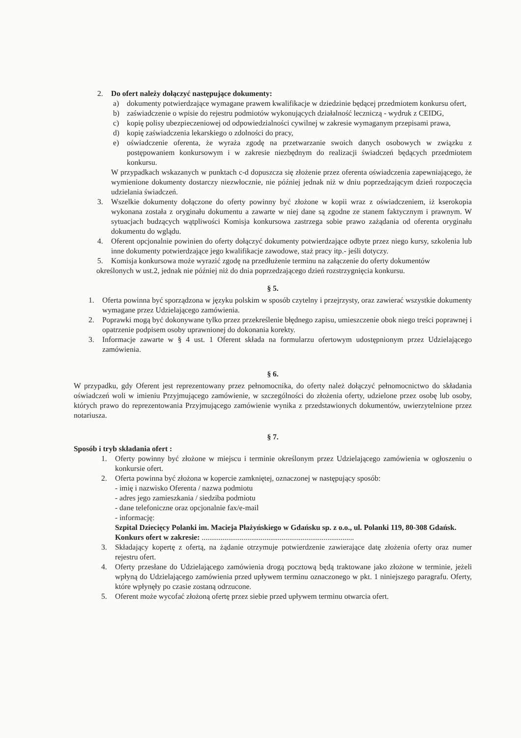2. Do ofert należy dołączyć następujące dokumenty:
a) dokumenty potwierdzające wymagane prawem kwalifikacje w dziedzinie będącej przedmiotem konkursu ofert,
b) zaświadczenie o wpisie do rejestru podmiotów wykonujących działalność leczniczą - wydruk z CEIDG,
c) kopię polisy ubezpieczeniowej od odpowiedzialności cywilnej w zakresie wymaganym przepisami prawa,
d) kopię zaświadczenia lekarskiego o zdolności do pracy,
e) oświadczenie oferenta, że wyraża zgodę na przetwarzanie swoich danych osobowych w związku z postępowaniem konkursowym i w zakresie niezbędnym do realizacji świadczeń będących przedmiotem konkursu.
W przypadkach wskazanych w punktach c-d dopuszcza się złożenie przez oferenta oświadczenia zapewniającego, że wymienione dokumenty dostarczy niezwłocznie, nie później jednak niż w dniu poprzedzającym dzień rozpoczęcia udzielania świadczeń.
3. Wszelkie dokumenty dołączone do oferty powinny być złożone w kopii wraz z oświadczeniem, iż kserokopia wykonana została z oryginału dokumentu a zawarte w niej dane są zgodne ze stanem faktycznym i prawnym. W sytuacjach budzących wątpliwości Komisja konkursowa zastrzega sobie prawo zażądania od oferenta oryginału dokumentu do wglądu.
4. Oferent opcjonalnie powinien do oferty dołączyć dokumenty potwierdzające odbyte przez niego kursy, szkolenia lub inne dokumenty potwierdzające jego kwalifikacje zawodowe, staż pracy itp.- jeśli dotyczy.
5. Komisja konkursowa może wyrazić zgodę na przedłużenie terminu na załączenie do oferty dokumentów
określonych w ust.2, jednak nie później niż do dnia poprzedzającego dzień rozstrzygnięcia konkursu.
§ 5.
1. Oferta powinna być sporządzona w języku polskim w sposób czytelny i przejrzysty, oraz zawierać wszystkie dokumenty wymagane przez Udzielającego zamówienia.
2. Poprawki mogą być dokonywane tylko przez przekreślenie błędnego zapisu, umieszczenie obok niego treści poprawnej i opatrzenie podpisem osoby uprawnionej do dokonania korekty.
3. Informacje zawarte w § 4 ust. 1 Oferent składa na formularzu ofertowym udostępnionym przez Udzielającego zamówienia.
§ 6.
W przypadku, gdy Oferent jest reprezentowany przez pełnomocnika, do oferty należ dołączyć pełnomocnictwo do składania oświadczeń woli w imieniu Przyjmującego zamówienie, w szczególności do złożenia oferty, udzielone przez osobę lub osoby, których prawo do reprezentowania Przyjmującego zamówienie wynika z przedstawionych dokumentów, uwierzytelnione przez notariusza.
§ 7.
Sposób i tryb składania ofert :
1. Oferty powinny być złożone w miejscu i terminie określonym przez Udzielającego zamówienia w ogłoszeniu o konkursie ofert.
2. Oferta powinna być złożona w kopercie zamkniętej, oznaczonej w następujący sposób:
- imię i nazwisko Oferenta / nazwa podmiotu
- adres jego zamieszkania / siedziba podmiotu
- dane telefoniczne oraz opcjonalnie fax/e-mail
- informację:
Szpital Dziecięcy Polanki im. Macieja Płażyńskiego w Gdańsku sp. z o.o., ul. Polanki 119, 80-308 Gdańsk.
Konkurs ofert w zakresie: ................................................................................
3. Składający kopertę z ofertą, na żądanie otrzymuje potwierdzenie zawierające datę złożenia oferty oraz numer rejestru ofert.
4. Oferty przesłane do Udzielającego zamówienia drogą pocztową będą traktowane jako złożone w terminie, jeżeli wpłyną do Udzielającego zamówienia przed upływem terminu oznaczonego w pkt. 1 niniejszego paragrafu. Oferty, które wpłynęły po czasie zostaną odrzucone.
5. Oferent może wycofać złożoną ofertę przez siebie przed upływem terminu otwarcia ofert.